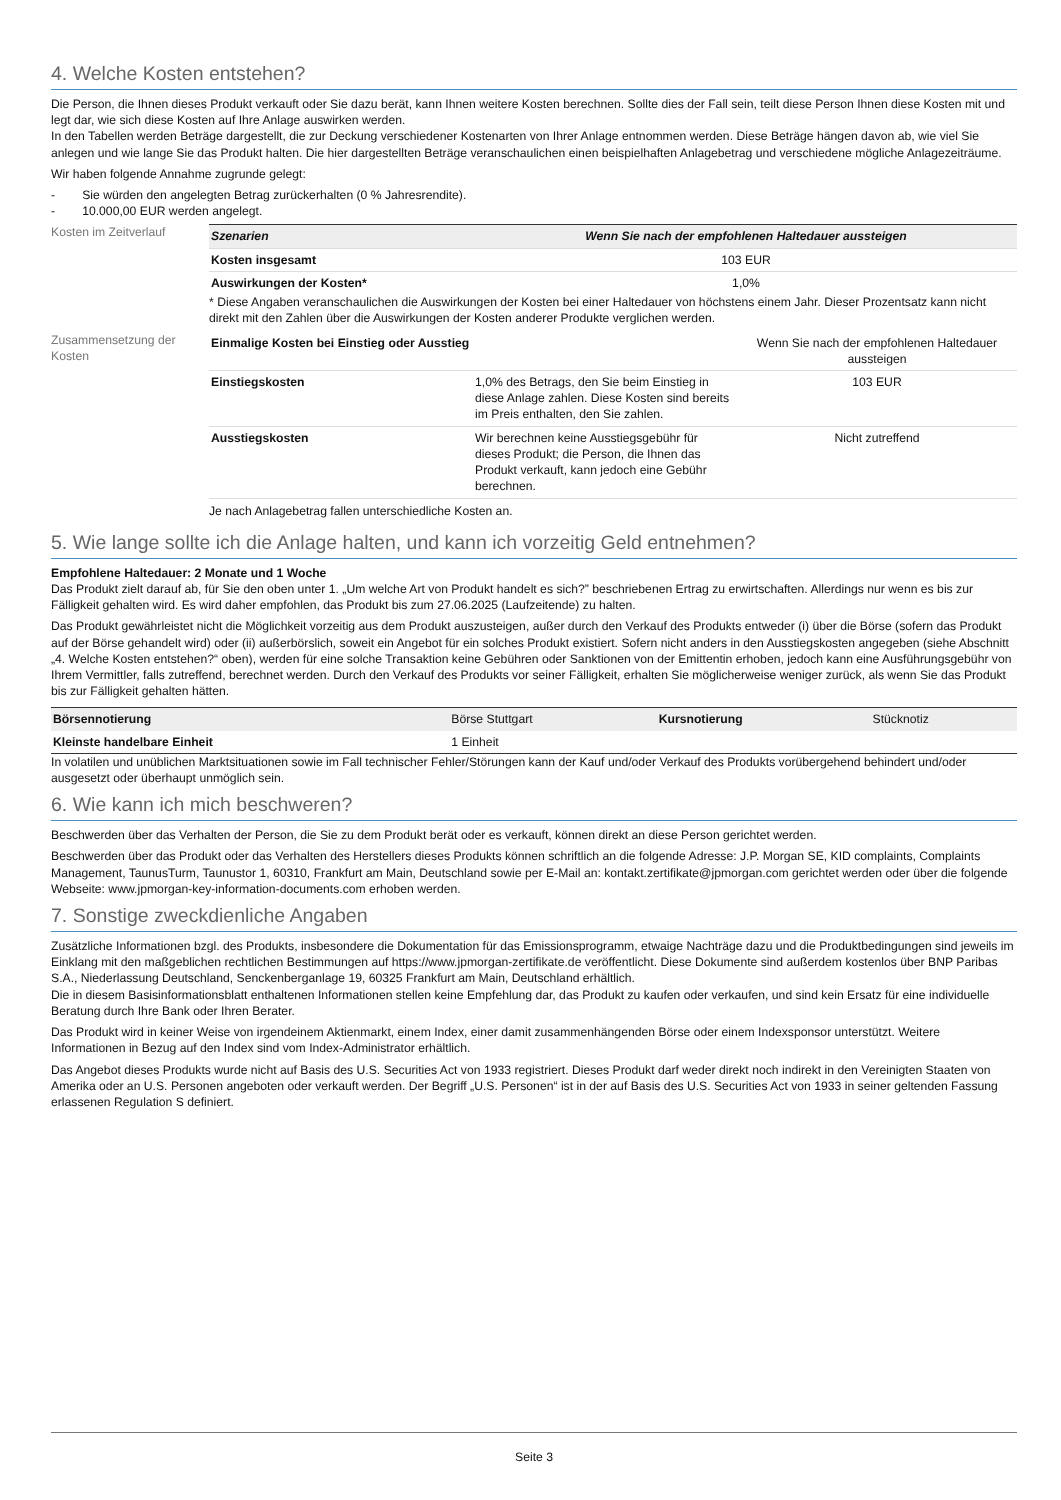4. Welche Kosten entstehen?
Die Person, die Ihnen dieses Produkt verkauft oder Sie dazu berät, kann Ihnen weitere Kosten berechnen. Sollte dies der Fall sein, teilt diese Person Ihnen diese Kosten mit und legt dar, wie sich diese Kosten auf Ihre Anlage auswirken werden.
In den Tabellen werden Beträge dargestellt, die zur Deckung verschiedener Kostenarten von Ihrer Anlage entnommen werden. Diese Beträge hängen davon ab, wie viel Sie anlegen und wie lange Sie das Produkt halten. Die hier dargestellten Beträge veranschaulichen einen beispielhaften Anlagebetrag und verschiedene mögliche Anlagezeiträume.
Wir haben folgende Annahme zugrunde gelegt:
- Sie würden den angelegten Betrag zurückerhalten (0 % Jahresrendite).
- 10.000,00 EUR werden angelegt.
Kosten im Zeitverlauf
| Szenarien | Wenn Sie nach der empfohlenen Haltedauer aussteigen |
| --- | --- |
| Kosten insgesamt | 103 EUR |
| Auswirkungen der Kosten* | 1,0% |
* Diese Angaben veranschaulichen die Auswirkungen der Kosten bei einer Haltedauer von höchstens einem Jahr. Dieser Prozentsatz kann nicht direkt mit den Zahlen über die Auswirkungen der Kosten anderer Produkte verglichen werden.
Zusammensetzung der Kosten
| Einmalige Kosten bei Einstieg oder Ausstieg | | Wenn Sie nach der empfohlenen Haltedauer aussteigen |
| Einstiegskosten | 1,0% des Betrags, den Sie beim Einstieg in diese Anlage zahlen. Diese Kosten sind bereits im Preis enthalten, den Sie zahlen. | 103 EUR |
| Ausstiegskosten | Wir berechnen keine Ausstiegsgebühr für dieses Produkt; die Person, die Ihnen das Produkt verkauft, kann jedoch eine Gebühr berechnen. | Nicht zutreffend |
Je nach Anlagebetrag fallen unterschiedliche Kosten an.
5. Wie lange sollte ich die Anlage halten, und kann ich vorzeitig Geld entnehmen?
Empfohlene Haltedauer: 2 Monate und 1 Woche
Das Produkt zielt darauf ab, für Sie den oben unter 1. „Um welche Art von Produkt handelt es sich?” beschriebenen Ertrag zu erwirtschaften. Allerdings nur wenn es bis zur Fälligkeit gehalten wird. Es wird daher empfohlen, das Produkt bis zum 27.06.2025 (Laufzeitende) zu halten.
Das Produkt gewährleistet nicht die Möglichkeit vorzeitig aus dem Produkt auszusteigen, außer durch den Verkauf des Produkts entweder (i) über die Börse (sofern das Produkt auf der Börse gehandelt wird) oder (ii) außerbörslich, soweit ein Angebot für ein solches Produkt existiert. Sofern nicht anders in den Ausstiegskosten angegeben (siehe Abschnitt „4. Welche Kosten entstehen?“ oben), werden für eine solche Transaktion keine Gebühren oder Sanktionen von der Emittentin erhoben, jedoch kann eine Ausführungsgebühr von Ihrem Vermittler, falls zutreffend, berechnet werden. Durch den Verkauf des Produkts vor seiner Fälligkeit, erhalten Sie möglicherweise weniger zurück, als wenn Sie das Produkt bis zur Fälligkeit gehalten hätten.
| Börsennotierung | Börse Stuttgart | Kursnotierung | Stücknotiz |
| Kleinste handelbare Einheit | 1 Einheit | | |
In volatilen und unüblichen Marktsituationen sowie im Fall technischer Fehler/Störungen kann der Kauf und/oder Verkauf des Produkts vorübergehend behindert und/oder ausgesetzt oder überhaupt unmöglich sein.
6. Wie kann ich mich beschweren?
Beschwerden über das Verhalten der Person, die Sie zu dem Produkt berät oder es verkauft, können direkt an diese Person gerichtet werden.
Beschwerden über das Produkt oder das Verhalten des Herstellers dieses Produkts können schriftlich an die folgende Adresse: J.P. Morgan SE, KID complaints, Complaints Management, TaunusTurm, Taunustor 1, 60310, Frankfurt am Main, Deutschland sowie per E-Mail an: kontakt.zertifikate@jpmorgan.com gerichtet werden oder über die folgende Webseite: www.jpmorgan-key-information-documents.com erhoben werden.
7. Sonstige zweckdienliche Angaben
Zusätzliche Informationen bzgl. des Produkts, insbesondere die Dokumentation für das Emissionsprogramm, etwaige Nachträge dazu und die Produktbedingungen sind jeweils im Einklang mit den maßgeblichen rechtlichen Bestimmungen auf https://www.jpmorgan-zertifikate.de veröffentlicht. Diese Dokumente sind außerdem kostenlos über BNP Paribas S.A., Niederlassung Deutschland, Senckenberganlage 19, 60325 Frankfurt am Main, Deutschland erhältlich.
Die in diesem Basisinformationsblatt enthaltenen Informationen stellen keine Empfehlung dar, das Produkt zu kaufen oder verkaufen, und sind kein Ersatz für eine individuelle Beratung durch Ihre Bank oder Ihren Berater.
Das Produkt wird in keiner Weise von irgendeinem Aktienmarkt, einem Index, einer damit zusammenhängenden Börse oder einem Indexsponsor unterstützt. Weitere Informationen in Bezug auf den Index sind vom Index-Administrator erhältlich.
Das Angebot dieses Produkts wurde nicht auf Basis des U.S. Securities Act von 1933 registriert. Dieses Produkt darf weder direkt noch indirekt in den Vereinigten Staaten von Amerika oder an U.S. Personen angeboten oder verkauft werden. Der Begriff „U.S. Personen“ ist in der auf Basis des U.S. Securities Act von 1933 in seiner geltenden Fassung erlassenen Regulation S definiert.
Seite 3